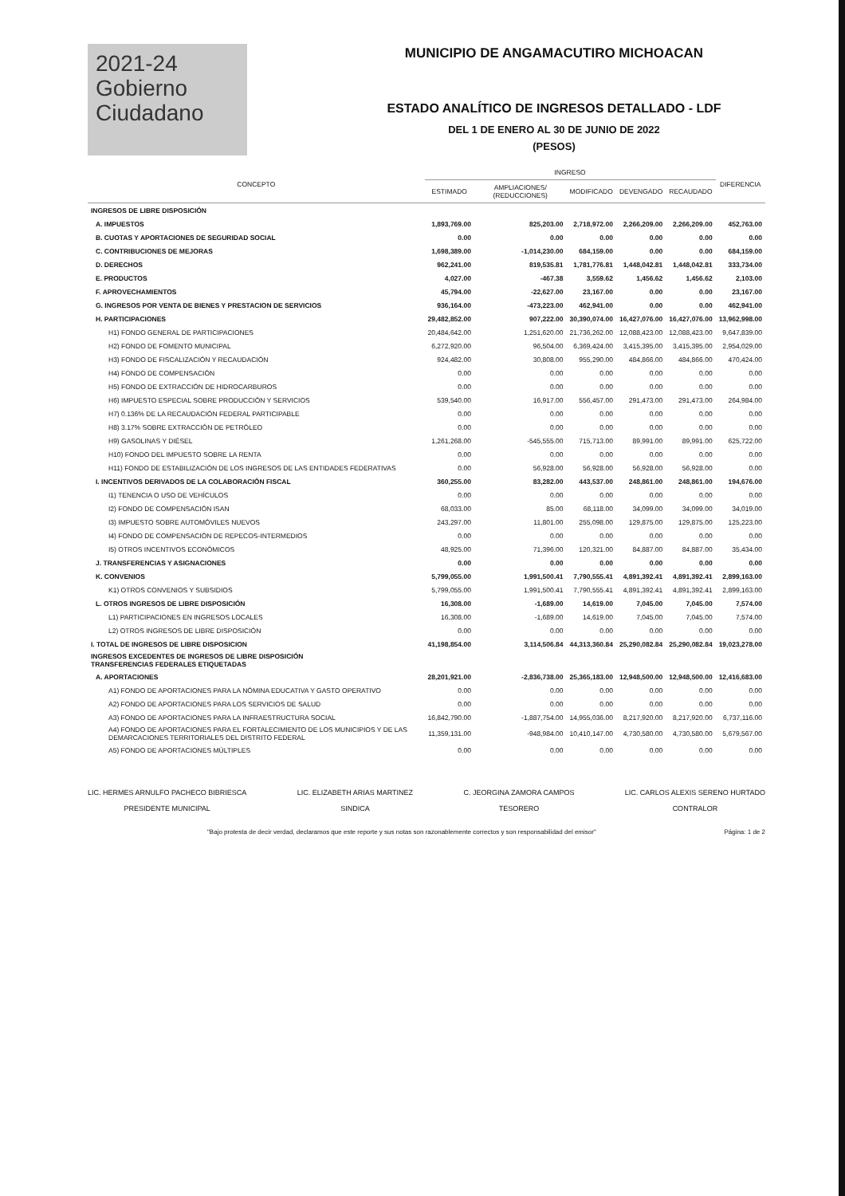2021-24
Gobierno
Ciudadano
MUNICIPIO DE ANGAMACUTIRO MICHOACAN
ESTADO ANALÍTICO DE INGRESOS DETALLADO - LDF
DEL 1 DE ENERO AL 30 DE JUNIO DE 2022
(PESOS)
| CONCEPTO | INGRESO | | | | | DIFERENCIA |
| --- | --- | --- | --- | --- | --- | --- |
| | ESTIMADO | AMPLIACIONES/ (REDUCCIONES) | MODIFICADO | DEVENGADO | RECAUDADO | |
| INGRESOS DE LIBRE DISPOSICIÓN | | | | | | |
| A. IMPUESTOS | 1,893,769.00 | 825,203.00 | 2,718,972.00 | 2,266,209.00 | 2,266,209.00 | 452,763.00 |
| B. CUOTAS Y APORTACIONES DE SEGURIDAD SOCIAL | 0.00 | 0.00 | 0.00 | 0.00 | 0.00 | 0.00 |
| C. CONTRIBUCIONES DE MEJORAS | 1,698,389.00 | -1,014,230.00 | 684,159.00 | 0.00 | 0.00 | 684,159.00 |
| D. DERECHOS | 962,241.00 | 819,535.81 | 1,781,776.81 | 1,448,042.81 | 1,448,042.81 | 333,734.00 |
| E. PRODUCTOS | 4,027.00 | -467.38 | 3,559.62 | 1,456.62 | 1,456.62 | 2,103.00 |
| F. APROVECHAMIENTOS | 45,794.00 | -22,627.00 | 23,167.00 | 0.00 | 0.00 | 23,167.00 |
| G. INGRESOS POR VENTA DE BIENES Y PRESTACION DE SERVICIOS | 936,164.00 | -473,223.00 | 462,941.00 | 0.00 | 0.00 | 462,941.00 |
| H. PARTICIPACIONES | 29,482,852.00 | 907,222.00 | 30,390,074.00 | 16,427,076.00 | 16,427,076.00 | 13,962,998.00 |
| H1) FONDO GENERAL DE PARTICIPACIONES | 20,484,642.00 | 1,251,620.00 | 21,736,262.00 | 12,088,423.00 | 12,088,423.00 | 9,647,839.00 |
| H2) FONDO DE FOMENTO MUNICIPAL | 6,272,920.00 | 96,504.00 | 6,369,424.00 | 3,415,395.00 | 3,415,395.00 | 2,954,029.00 |
| H3) FONDO DE FISCALIZACIÓN Y RECAUDACIÓN | 924,482.00 | 30,808.00 | 955,290.00 | 484,866.00 | 484,866.00 | 470,424.00 |
| H4) FONDO DE COMPENSACIÓN | 0.00 | 0.00 | 0.00 | 0.00 | 0.00 | 0.00 |
| H5) FONDO DE EXTRACCIÓN DE HIDROCARBUROS | 0.00 | 0.00 | 0.00 | 0.00 | 0.00 | 0.00 |
| H6) IMPUESTO ESPECIAL SOBRE PRODUCCIÓN Y SERVICIOS | 539,540.00 | 16,917.00 | 556,457.00 | 291,473.00 | 291,473.00 | 264,984.00 |
| H7) 0.136% DE LA RECAUDACIÓN FEDERAL PARTICIPABLE | 0.00 | 0.00 | 0.00 | 0.00 | 0.00 | 0.00 |
| H8) 3.17% SOBRE EXTRACCIÓN DE PETRÓLEO | 0.00 | 0.00 | 0.00 | 0.00 | 0.00 | 0.00 |
| H9) GASOLINAS Y DIÉSEL | 1,261,268.00 | -545,555.00 | 715,713.00 | 89,991.00 | 89,991.00 | 625,722.00 |
| H10) FONDO DEL IMPUESTO SOBRE LA RENTA | 0.00 | 0.00 | 0.00 | 0.00 | 0.00 | 0.00 |
| H11) FONDO DE ESTABILIZACIÓN DE LOS INGRESOS DE LAS ENTIDADES FEDERATIVAS | 0.00 | 56,928.00 | 56,928.00 | 56,928.00 | 56,928.00 | 0.00 |
| I. INCENTIVOS DERIVADOS DE LA COLABORACIÓN FISCAL | 360,255.00 | 83,282.00 | 443,537.00 | 248,861.00 | 248,861.00 | 194,676.00 |
| I1) TENENCIA O USO DE VEHÍCULOS | 0.00 | 0.00 | 0.00 | 0.00 | 0.00 | 0.00 |
| I2) FONDO DE COMPENSACIÓN ISAN | 68,033.00 | 85.00 | 68,118.00 | 34,099.00 | 34,099.00 | 34,019.00 |
| I3) IMPUESTO SOBRE AUTOMÓVILES NUEVOS | 243,297.00 | 11,801.00 | 255,098.00 | 129,875.00 | 129,875.00 | 125,223.00 |
| I4) FONDO DE COMPENSACIÓN DE REPECOS-INTERMEDIOS | 0.00 | 0.00 | 0.00 | 0.00 | 0.00 | 0.00 |
| I5) OTROS INCENTIVOS ECONÓMICOS | 48,925.00 | 71,396.00 | 120,321.00 | 84,887.00 | 84,887.00 | 35,434.00 |
| J. TRANSFERENCIAS Y ASIGNACIONES | 0.00 | 0.00 | 0.00 | 0.00 | 0.00 | 0.00 |
| K. CONVENIOS | 5,799,055.00 | 1,991,500.41 | 7,790,555.41 | 4,891,392.41 | 4,891,392.41 | 2,899,163.00 |
| K1) OTROS CONVENIOS Y SUBSIDIOS | 5,799,055.00 | 1,991,500.41 | 7,790,555.41 | 4,891,392.41 | 4,891,392.41 | 2,899,163.00 |
| L. OTROS INGRESOS DE LIBRE DISPOSICIÓN | 16,308.00 | -1,689.00 | 14,619.00 | 7,045.00 | 7,045.00 | 7,574.00 |
| L1) PARTICIPACIONES EN INGRESOS LOCALES | 16,308.00 | -1,689.00 | 14,619.00 | 7,045.00 | 7,045.00 | 7,574.00 |
| L2) OTROS INGRESOS DE LIBRE DISPOSICIÓN | 0.00 | 0.00 | 0.00 | 0.00 | 0.00 | 0.00 |
| I. TOTAL DE INGRESOS DE LIBRE DISPOSICION | 41,198,854.00 | 3,114,506.84 | 44,313,360.84 | 25,290,082.84 | 25,290,082.84 | 19,023,278.00 |
| INGRESOS EXCEDENTES DE INGRESOS DE LIBRE DISPOSICIÓN TRANSFERENCIAS FEDERALES ETIQUETADAS | | | | | | |
| A. APORTACIONES | 28,201,921.00 | -2,836,738.00 | 25,365,183.00 | 12,948,500.00 | 12,948,500.00 | 12,416,683.00 |
| A1) FONDO DE APORTACIONES PARA LA NÓMINA EDUCATIVA Y GASTO OPERATIVO | 0.00 | 0.00 | 0.00 | 0.00 | 0.00 | 0.00 |
| A2) FONDO DE APORTACIONES PARA LOS SERVICIOS DE SALUD | 0.00 | 0.00 | 0.00 | 0.00 | 0.00 | 0.00 |
| A3) FONDO DE APORTACIONES PARA LA INFRAESTRUCTURA SOCIAL | 16,842,790.00 | -1,887,754.00 | 14,955,036.00 | 8,217,920.00 | 8,217,920.00 | 6,737,116.00 |
| A4) FONDO DE APORTACIONES PARA EL FORTALECIMIENTO DE LOS MUNICIPIOS Y DE LAS DEMARCACIONES TERRITORIALES DEL DISTRITO FEDERAL | 11,359,131.00 | -948,984.00 | 10,410,147.00 | 4,730,580.00 | 4,730,580.00 | 5,679,567.00 |
| A5) FONDO DE APORTACIONES MÚLTIPLES | 0.00 | 0.00 | 0.00 | 0.00 | 0.00 | 0.00 |
LIC. HERMES ARNULFO PACHECO BIBRIESCA
PRESIDENTE MUNICIPAL
LIC. ELIZABETH ARIAS MARTINEZ
SINDICA
C. JEORGINA ZAMORA CAMPOS
TESORERO
LIC. CARLOS ALEXIS SERENO HURTADO
CONTRALOR
"Bajo protesta de decir verdad, declaramos que este reporte y sus notas son razonablemente correctos y son responsabilidad del emisor" Página: 1 de 2